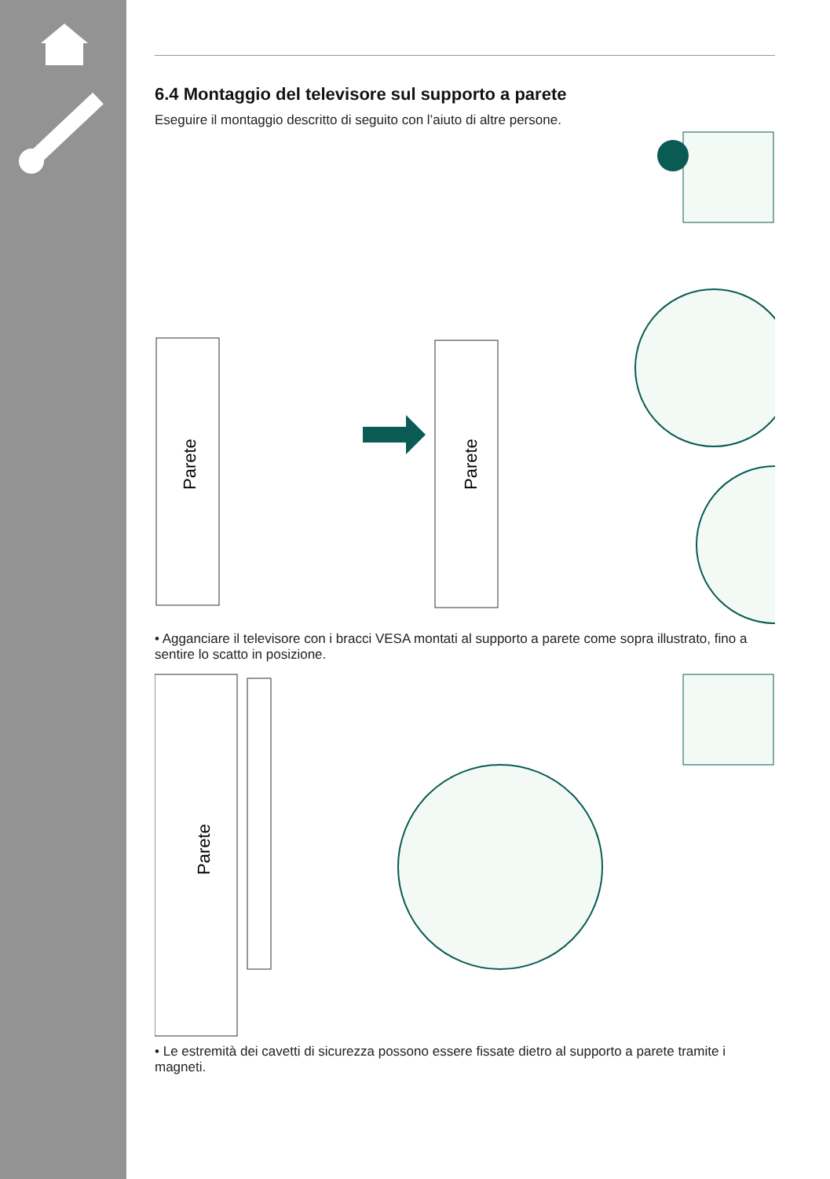6.4 Montaggio del televisore sul supporto a parete
Eseguire il montaggio descritto di seguito con l’aiuto di altre persone.
Parete
Parete
• Agganciare il televisore con i bracci VESA montati al supporto a parete come sopra illustrato, fino a sentire lo scatto in posizione.
Parete
• Le estremità dei cavetti di sicurezza possono essere fissate dietro al supporto a parete tramite i magneti.